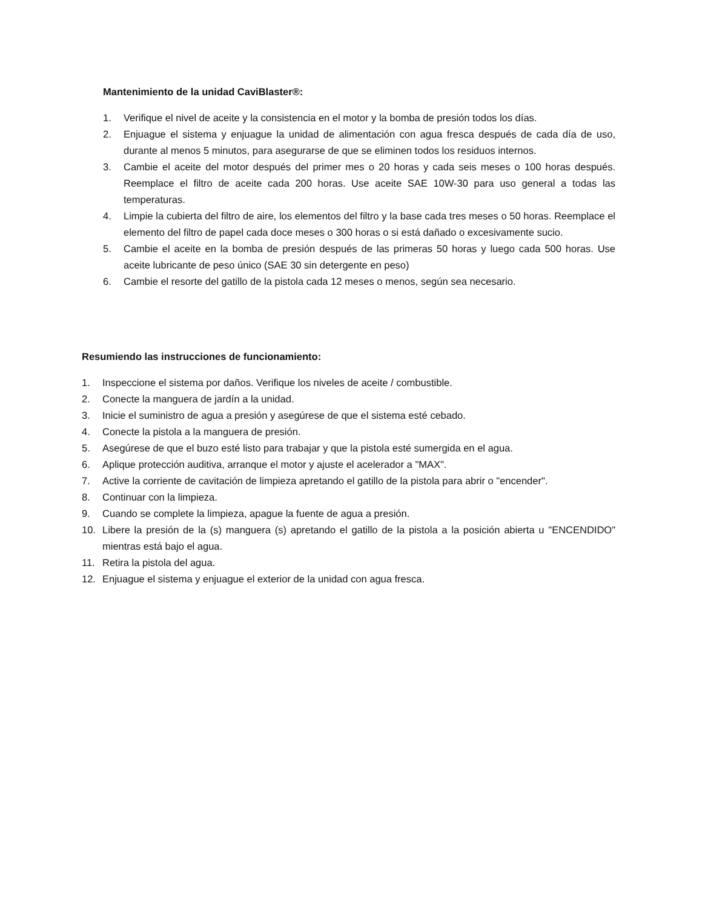Mantenimiento de la unidad CaviBlaster®:
1. Verifique el nivel de aceite y la consistencia en el motor y la bomba de presión todos los días.
2. Enjuague el sistema y enjuague la unidad de alimentación con agua fresca después de cada día de uso, durante al menos 5 minutos, para asegurarse de que se eliminen todos los residuos internos.
3. Cambie el aceite del motor después del primer mes o 20 horas y cada seis meses o 100 horas después. Reemplace el filtro de aceite cada 200 horas. Use aceite SAE 10W-30 para uso general a todas las temperaturas.
4. Limpie la cubierta del filtro de aire, los elementos del filtro y la base cada tres meses o 50 horas. Reemplace el elemento del filtro de papel cada doce meses o 300 horas o si está dañado o excesivamente sucio.
5. Cambie el aceite en la bomba de presión después de las primeras 50 horas y luego cada 500 horas. Use aceite lubricante de peso único (SAE 30 sin detergente en peso)
6. Cambie el resorte del gatillo de la pistola cada 12 meses o menos, según sea necesario.
Resumiendo las instrucciones de funcionamiento:
1. Inspeccione el sistema por daños. Verifique los niveles de aceite / combustible.
2. Conecte la manguera de jardín a la unidad.
3. Inicie el suministro de agua a presión y asegúrese de que el sistema esté cebado.
4. Conecte la pistola a la manguera de presión.
5. Asegúrese de que el buzo esté listo para trabajar y que la pistola esté sumergida en el agua.
6. Aplique protección auditiva, arranque el motor y ajuste el acelerador a "MAX".
7. Active la corriente de cavitación de limpieza apretando el gatillo de la pistola para abrir o "encender".
8. Continuar con la limpieza.
9. Cuando se complete la limpieza, apague la fuente de agua a presión.
10. Libere la presión de la (s) manguera (s) apretando el gatillo de la pistola a la posición abierta u "ENCENDIDO" mientras está bajo el agua.
11. Retira la pistola del agua.
12. Enjuague el sistema y enjuague el exterior de la unidad con agua fresca.